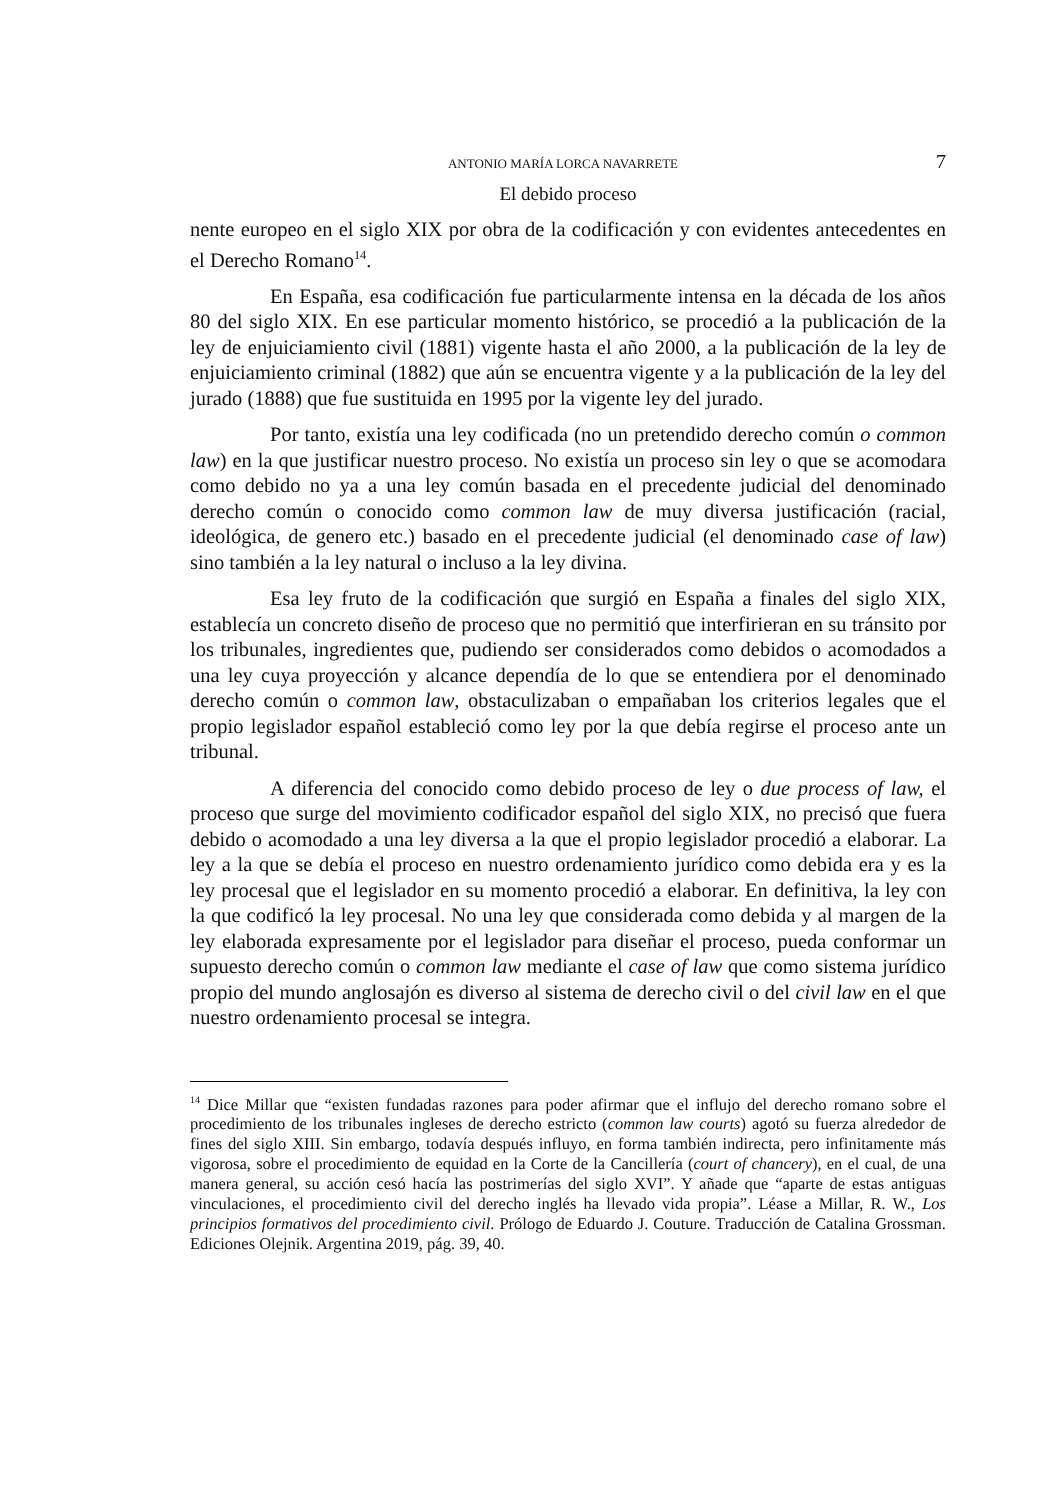ANTONIO MARÍA LORCA NAVARRETE 7
El debido proceso
nente europeo en el siglo XIX por obra de la codificación y con evidentes antecedentes en el Derecho Romano<sup>14</sup>.
En España, esa codificación fue particularmente intensa en la década de los años 80 del siglo XIX. En ese particular momento histórico, se procedió a la publicación de la ley de enjuiciamiento civil (1881) vigente hasta el año 2000, a la publicación de la ley de enjuiciamiento criminal (1882) que aún se encuentra vigente y a la publicación de la ley del jurado (1888) que fue sustituida en 1995 por la vigente ley del jurado.
Por tanto, existía una ley codificada (no un pretendido derecho común o common law) en la que justificar nuestro proceso. No existía un proceso sin ley o que se acomodara como debido no ya a una ley común basada en el precedente judicial del denominado derecho común o conocido como common law de muy diversa justificación (racial, ideológica, de genero etc.) basado en el precedente judicial (el denominado case of law) sino también a la ley natural o incluso a la ley divina.
Esa ley fruto de la codificación que surgió en España a finales del siglo XIX, establecía un concreto diseño de proceso que no permitió que interfirieran en su tránsito por los tribunales, ingredientes que, pudiendo ser considerados como debidos o acomodados a una ley cuya proyección y alcance dependía de lo que se entendiera por el denominado derecho común o common law, obstaculizaban o empañaban los criterios legales que el propio legislador español estableció como ley por la que debía regirse el proceso ante un tribunal.
A diferencia del conocido como debido proceso de ley o due process of law, el proceso que surge del movimiento codificador español del siglo XIX, no precisó que fuera debido o acomodado a una ley diversa a la que el propio legislador procedió a elaborar. La ley a la que se debía el proceso en nuestro ordenamiento jurídico como debida era y es la ley procesal que el legislador en su momento procedió a elaborar. En definitiva, la ley con la que codificó la ley procesal. No una ley que considerada como debida y al margen de la ley elaborada expresamente por el legislador para diseñar el proceso, pueda conformar un supuesto derecho común o common law mediante el case of law que como sistema jurídico propio del mundo anglosajón es diverso al sistema de derecho civil o del civil law en el que nuestro ordenamiento procesal se integra.
<sup>14</sup> Dice Millar que “existen fundadas razones para poder afirmar que el influjo del derecho romano sobre el procedimiento de los tribunales ingleses de derecho estricto (common law courts) agotó su fuerza alrededor de fines del siglo XIII. Sin embargo, todavía después influyo, en forma también indirecta, pero infinitamente más vigorosa, sobre el procedimiento de equidad en la Corte de la Cancillería (court of chancery), en el cual, de una manera general, su acción cesó hacía las postrimerías del siglo XVI”. Y añade que “aparte de estas antiguas vinculaciones, el procedimiento civil del derecho inglés ha llevado vida propia”. Léase a Millar, R. W., Los principios formativos del procedimiento civil. Prólogo de Eduardo J. Couture. Traducción de Catalina Grossman. Ediciones Olejnik. Argentina 2019, pág. 39, 40.